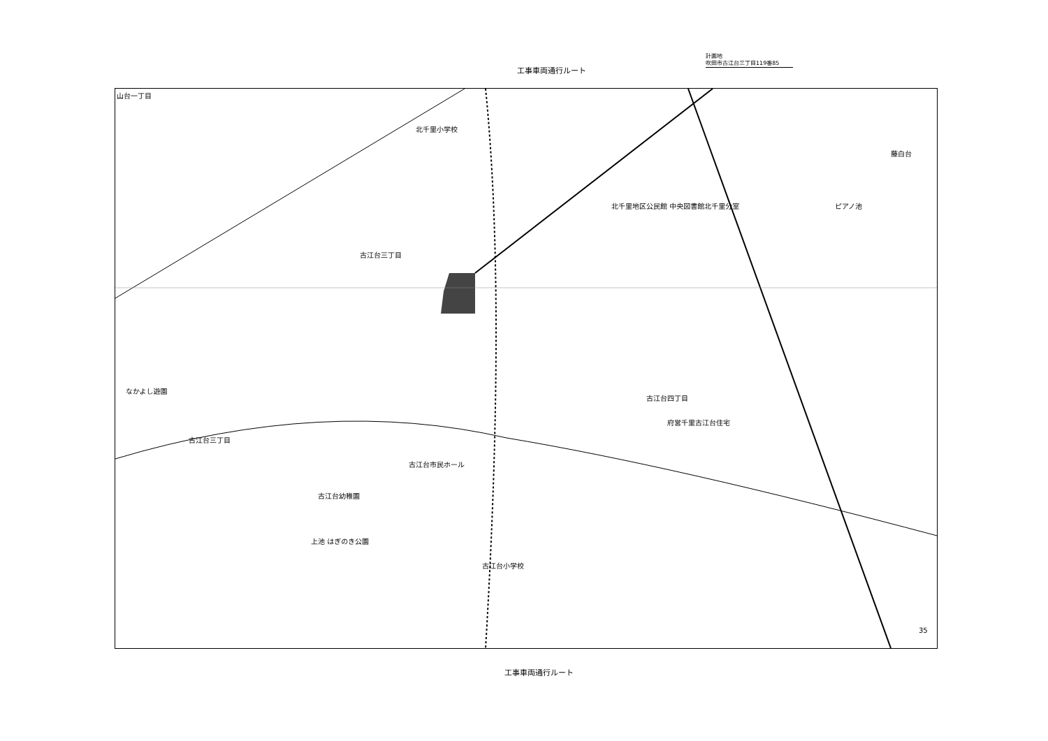工事車両通行ルート
計画地
吹田市古江台三丁目119番85
山台一丁目
北千里小学校
古江台三丁目
藤白台
ピアノ池
北千里地区公民館 中央図書館北千里分室
古江台四丁目
府営千里古江台住宅
なかよし遊園
古江台三丁目
古江台市民ホール
古江台幼稚園
上池 はぎのき公園
古江台小学校
35
工事車両通行ルート